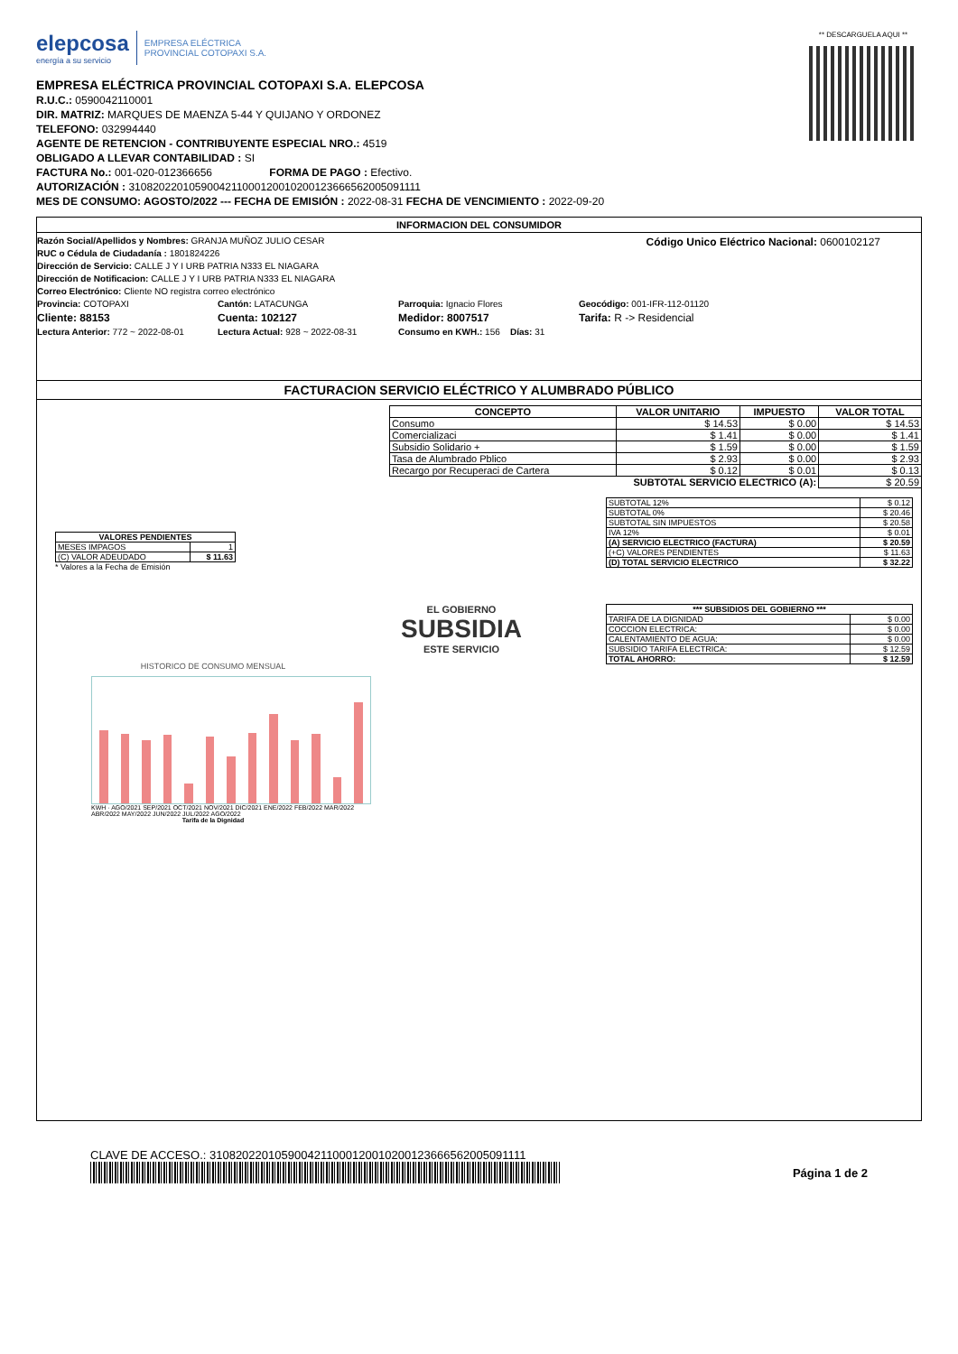** DESCARGUELA AQUI **
elepcosa
energía a su servicio
EMPRESA ELÉCTRICA
PROVINCIAL COTOPAXI S.A.
EMPRESA ELÉCTRICA PROVINCIAL COTOPAXI S.A. ELEPCOSA
R.U.C.: 0590042110001
DIR. MATRIZ: MARQUES DE MAENZA 5-44 Y QUIJANO Y ORDONEZ
TELEFONO: 032994440
AGENTE DE RETENCION - CONTRIBUYENTE ESPECIAL NRO.: 4519
OBLIGADO A LLEVAR CONTABILIDAD : SI
FACTURA No.: 001-020-012366656 FORMA DE PAGO : Efectivo.
AUTORIZACIÓN : 3108202201059004211000120010200123666562005091111
MES DE CONSUMO: AGOSTO/2022 --- FECHA DE EMISIÓN : 2022-08-31 FECHA DE VENCIMIENTO : 2022-09-20
INFORMACION DEL CONSUMIDOR
Razón Social/Apellidos y Nombres: GRANJA MUÑOZ JULIO CESAR Código Unico Eléctrico Nacional: 0600102127
RUC o Cédula de Ciudadanía : 1801824226
Dirección de Servicio: CALLE J Y I URB PATRIA N333 EL NIAGARA
Dirección de Notificacion: CALLE J Y I URB PATRIA N333 EL NIAGARA
Correo Electrónico: Cliente NO registra correo electrónico
Provincia: COTOPAXI Cantón: LATACUNGA Parroquia: Ignacio Flores Geocódigo: 001-IFR-112-01120
Cliente: 88153 Cuenta: 102127 Medidor: 8007517 Tarifa: R -> Residencial
Lectura Anterior: 772 ~ 2022-08-01 Lectura Actual: 928 ~ 2022-08-31 Consumo en KWH.: 156 Días: 31
FACTURACION SERVICIO ELÉCTRICO Y ALUMBRADO PÚBLICO
| VALORES PENDIENTES | |
| --- | --- |
| MESES IMPAGOS | 1 |
| (C) VALOR ADEUDADO | $ 11.63 |
* Valores a la Fecha de Emisión
HISTORICO DE CONSUMO MENSUAL
KWH · AGO/2021 SEP/2021 OCT/2021 NOV/2021 DIC/2021 ENE/2022 FEB/2022 MAR/2022 ABR/2022 MAY/2022 JUN/2022 JUL/2022 AGO/2022
Tarifa de la Dignidad
| CONCEPTO | VALOR UNITARIO | IMPUESTO | VALOR TOTAL |
| --- | --- | --- | --- |
| Consumo | $ 14.53 | $ 0.00 | $ 14.53 |
| Comercializaci | $ 1.41 | $ 0.00 | $ 1.41 |
| Subsidio Solidario + | $ 1.59 | $ 0.00 | $ 1.59 |
| Tasa de Alumbrado Pblico | $ 2.93 | $ 0.00 | $ 2.93 |
| Recargo por Recuperaci de Cartera | $ 0.12 | $ 0.01 | $ 0.13 |
| SUBTOTAL SERVICIO ELECTRICO (A): | | | $ 20.59 |
| SUBTOTAL 12% | $ 0.12 |
| SUBTOTAL 0% | $ 20.46 |
| SUBTOTAL SIN IMPUESTOS | $ 20.58 |
| IVA 12% | $ 0.01 |
| (A) SERVICIO ELECTRICO (FACTURA) | $ 20.59 |
| (+C) VALORES PENDIENTES | $ 11.63 |
| (D) TOTAL SERVICIO ELECTRICO | $ 32.22 |
EL GOBIERNO
SUBSIDIA
ESTE SERVICIO
| *** SUBSIDIOS DEL GOBIERNO *** | |
| --- | --- |
| TARIFA DE LA DIGNIDAD | $ 0.00 |
| COCCION ELECTRICA: | $ 0.00 |
| CALENTAMIENTO DE AGUA: | $ 0.00 |
| SUBSIDIO TARIFA ELECTRICA: | $ 12.59 |
| TOTAL AHORRO: | $ 12.59 |
CLAVE DE ACCESO.: 3108202201059004211000120010200123666562005091111
Página 1 de 2